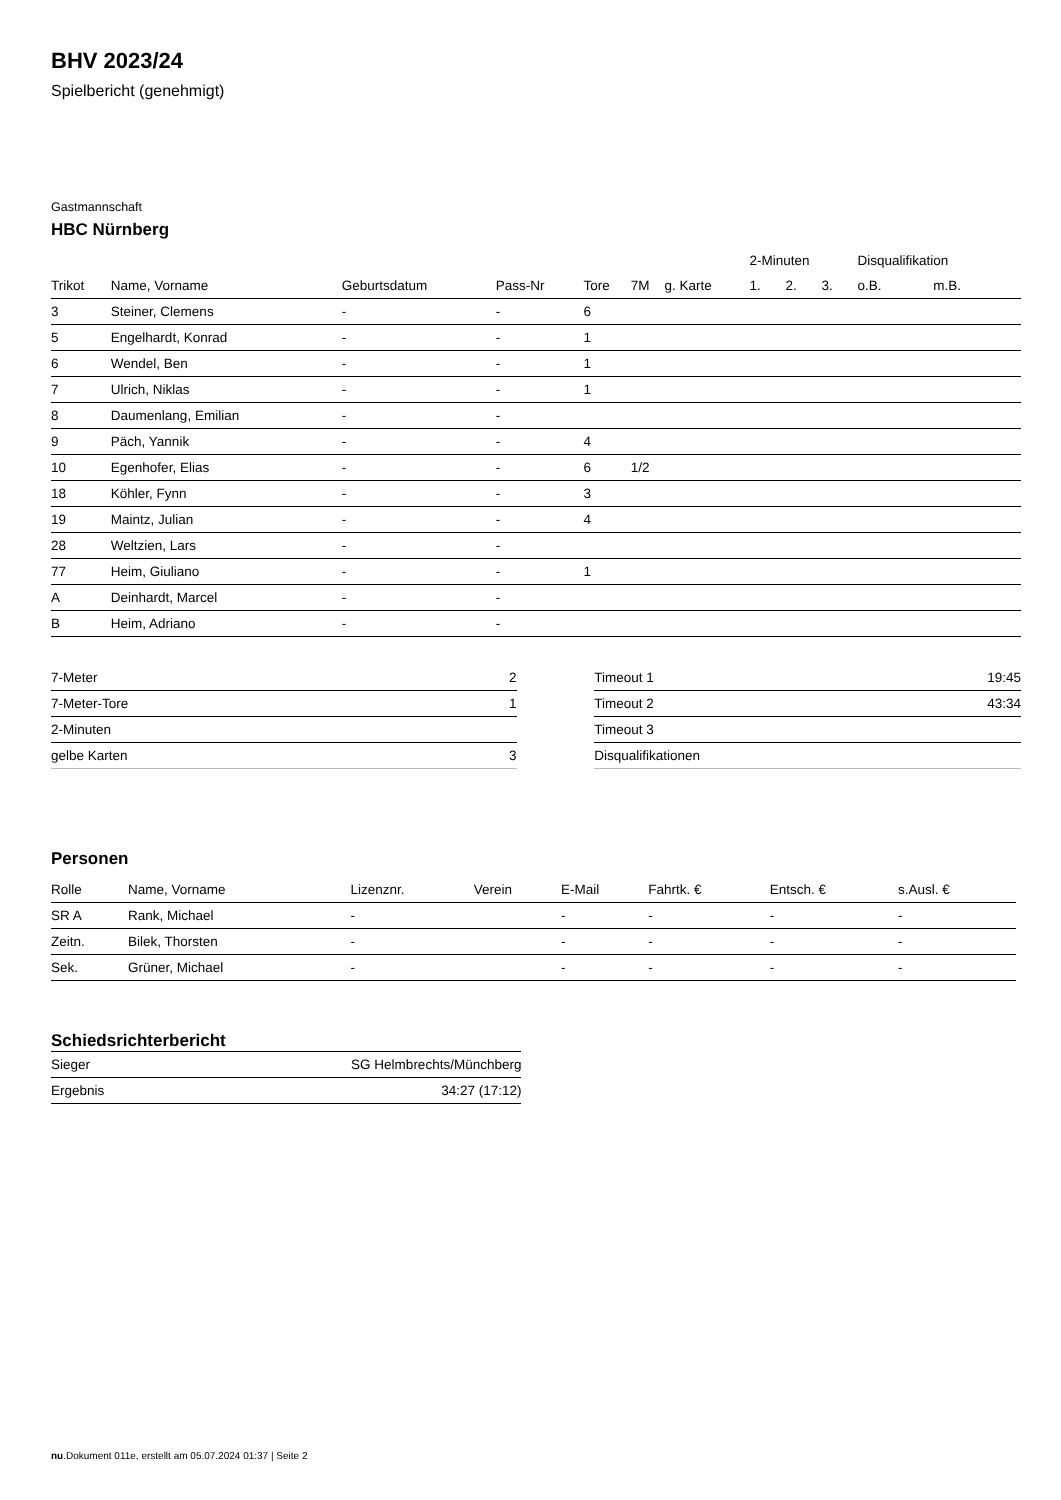BHV 2023/24
Spielbericht (genehmigt)
Gastmannschaft
HBC Nürnberg
| | | | | | | | 2-Minuten | | | Disqualifikation | |
| --- | --- | --- | --- | --- | --- | --- | --- | --- | --- | --- | --- |
| Trikot | Name, Vorname | Geburtsdatum | Pass-Nr | Tore | 7M | g. Karte | 1. | 2. | 3. | o.B. | m.B. |
| 3 | Steiner, Clemens | - | - | 6 | | | | | | | |
| 5 | Engelhardt, Konrad | - | - | 1 | | | | | | | |
| 6 | Wendel, Ben | - | - | 1 | | | | | | | |
| 7 | Ulrich, Niklas | - | - | 1 | | | | | | | |
| 8 | Daumenlang, Emilian | - | - | | | | | | | | |
| 9 | Päch, Yannik | - | - | 4 | | | | | | | |
| 10 | Egenhofer, Elias | - | - | 6 | 1/2 | | | | | | |
| 18 | Köhler, Fynn | - | - | 3 | | | | | | | |
| 19 | Maintz, Julian | - | - | 4 | | | | | | | |
| 28 | Weltzien, Lars | - | - | | | | | | | | |
| 77 | Heim, Giuliano | - | - | 1 | | | | | | | |
| A | Deinhardt, Marcel | - | - | | | | | | | | |
| B | Heim, Adriano | - | - | | | | | | | | |
| 7-Meter | 2 |
| 7-Meter-Tore | 1 |
| 2-Minuten | |
| gelbe Karten | 3 |
| Timeout 1 | 19:45 |
| Timeout 2 | 43:34 |
| Timeout 3 | |
| Disqualifikationen | |
Personen
| Rolle | Name, Vorname | Lizenznr. | Verein | E-Mail | Fahrtk. € | Entsch. € | s.Ausl. € |
| --- | --- | --- | --- | --- | --- | --- | --- |
| SR A | Rank, Michael | - | | - | - | - | - |
| Zeitn. | Bilek, Thorsten | - | | - | - | - | - |
| Sek. | Grüner, Michael | - | | - | - | - | - |
Schiedsrichterbericht
| Sieger | SG Helmbrechts/Münchberg |
| Ergebnis | 34:27 (17:12) |
nu.Dokument 011e, erstellt am 05.07.2024 01:37 | Seite 2